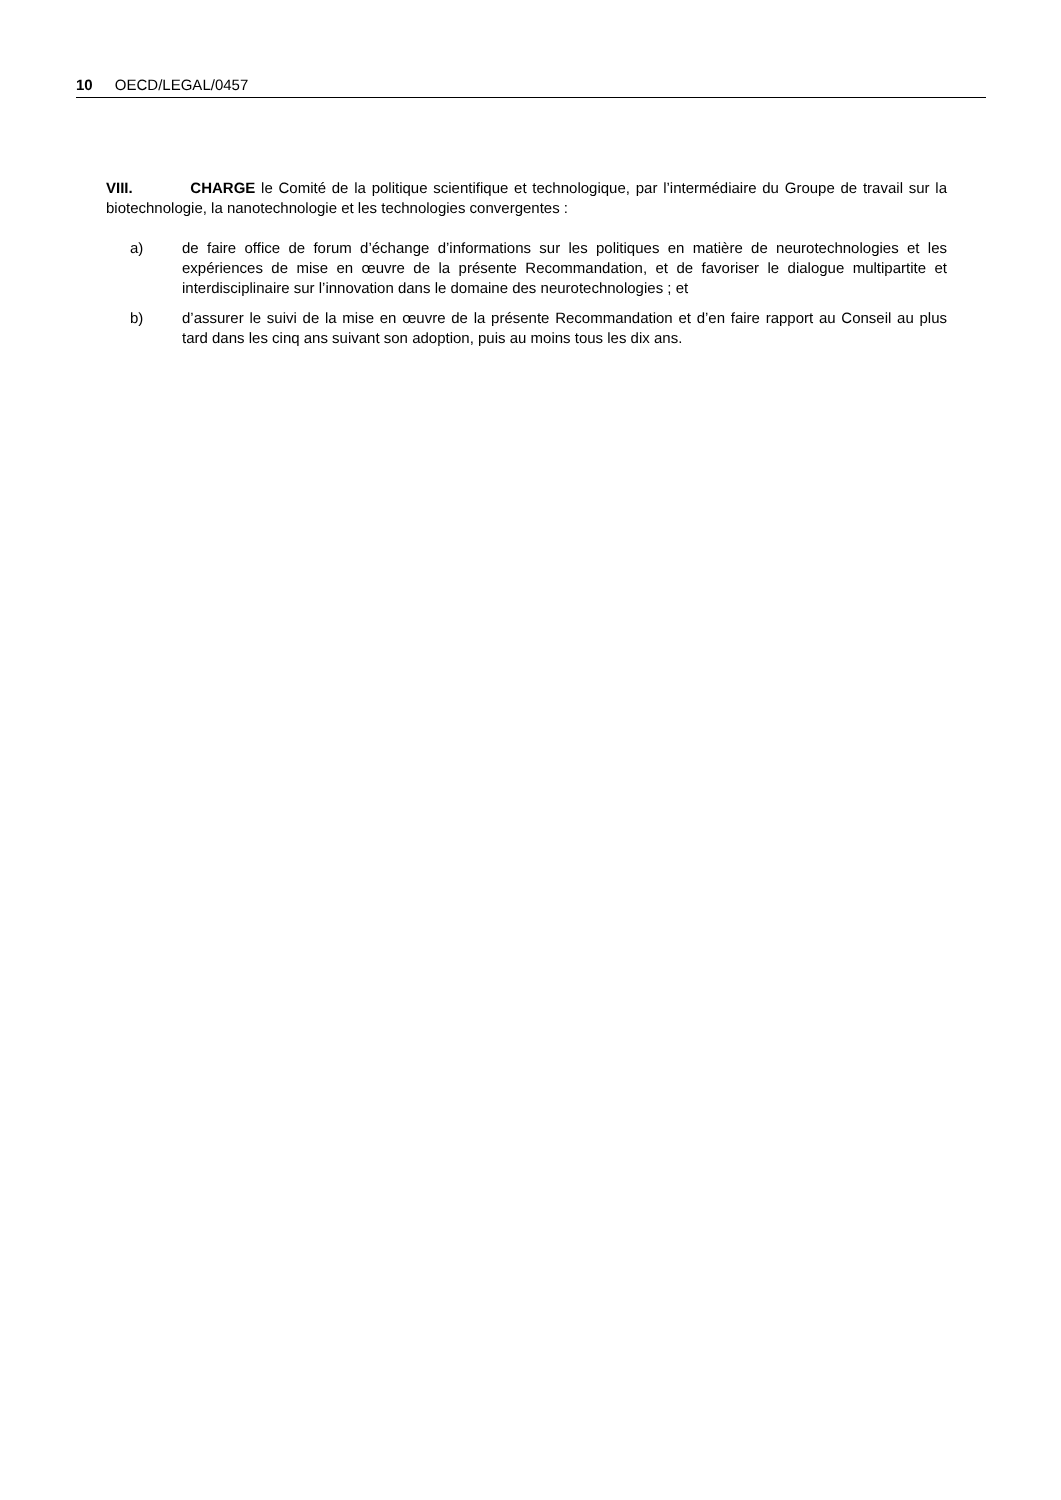10 OECD/LEGAL/0457
VIII. CHARGE le Comité de la politique scientifique et technologique, par l’intermédiaire du Groupe de travail sur la biotechnologie, la nanotechnologie et les technologies convergentes :
a) de faire office de forum d’échange d’informations sur les politiques en matière de neurotechnologies et les expériences de mise en œuvre de la présente Recommandation, et de favoriser le dialogue multipartite et interdisciplinaire sur l’innovation dans le domaine des neurotechnologies ; et
b) d’assurer le suivi de la mise en œuvre de la présente Recommandation et d’en faire rapport au Conseil au plus tard dans les cinq ans suivant son adoption, puis au moins tous les dix ans.